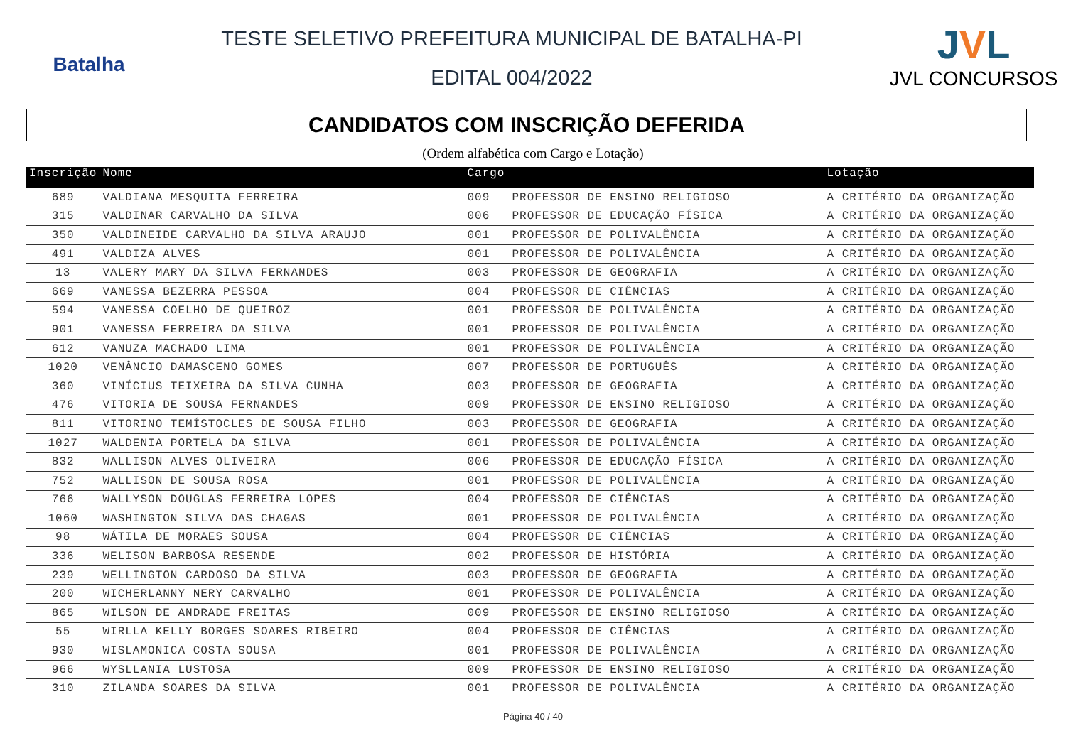Batalha
TESTE SELETIVO PREFEITURA MUNICIPAL DE BATALHA-PI
EDITAL 004/2022
JVL
JVL CONCURSOS
CANDIDATOS COM INSCRIÇÃO DEFERIDA
(Ordem alfabética com Cargo e Lotação)
| Inscrição | Nome | Cargo | | Lotação |
| --- | --- | --- | --- | --- |
| 689 | VALDIANA MESQUITA FERREIRA | 009 | PROFESSOR DE ENSINO RELIGIOSO | A CRITÉRIO DA ORGANIZAÇÃO |
| 315 | VALDINAR CARVALHO DA SILVA | 006 | PROFESSOR DE EDUCAÇÃO FÍSICA | A CRITÉRIO DA ORGANIZAÇÃO |
| 350 | VALDINEIDE CARVALHO DA SILVA ARAUJO | 001 | PROFESSOR DE POLIVALÊNCIA | A CRITÉRIO DA ORGANIZAÇÃO |
| 491 | VALDIZA ALVES | 001 | PROFESSOR DE POLIVALÊNCIA | A CRITÉRIO DA ORGANIZAÇÃO |
| 13 | VALERY MARY DA SILVA FERNANDES | 003 | PROFESSOR DE GEOGRAFIA | A CRITÉRIO DA ORGANIZAÇÃO |
| 669 | VANESSA BEZERRA PESSOA | 004 | PROFESSOR DE CIÊNCIAS | A CRITÉRIO DA ORGANIZAÇÃO |
| 594 | VANESSA COELHO DE QUEIROZ | 001 | PROFESSOR DE POLIVALÊNCIA | A CRITÉRIO DA ORGANIZAÇÃO |
| 901 | VANESSA FERREIRA DA SILVA | 001 | PROFESSOR DE POLIVALÊNCIA | A CRITÉRIO DA ORGANIZAÇÃO |
| 612 | VANUZA MACHADO LIMA | 001 | PROFESSOR DE POLIVALÊNCIA | A CRITÉRIO DA ORGANIZAÇÃO |
| 1020 | VENÂNCIO DAMASCENO GOMES | 007 | PROFESSOR DE PORTUGUÊS | A CRITÉRIO DA ORGANIZAÇÃO |
| 360 | VINÍCIUS TEIXEIRA DA SILVA CUNHA | 003 | PROFESSOR DE GEOGRAFIA | A CRITÉRIO DA ORGANIZAÇÃO |
| 476 | VITORIA DE SOUSA FERNANDES | 009 | PROFESSOR DE ENSINO RELIGIOSO | A CRITÉRIO DA ORGANIZAÇÃO |
| 811 | VITORINO TEMÍSTOCLES DE SOUSA FILHO | 003 | PROFESSOR DE GEOGRAFIA | A CRITÉRIO DA ORGANIZAÇÃO |
| 1027 | WALDENIA PORTELA DA SILVA | 001 | PROFESSOR DE POLIVALÊNCIA | A CRITÉRIO DA ORGANIZAÇÃO |
| 832 | WALLISON ALVES OLIVEIRA | 006 | PROFESSOR DE EDUCAÇÃO FÍSICA | A CRITÉRIO DA ORGANIZAÇÃO |
| 752 | WALLISON DE SOUSA ROSA | 001 | PROFESSOR DE POLIVALÊNCIA | A CRITÉRIO DA ORGANIZAÇÃO |
| 766 | WALLYSON DOUGLAS FERREIRA LOPES | 004 | PROFESSOR DE CIÊNCIAS | A CRITÉRIO DA ORGANIZAÇÃO |
| 1060 | WASHINGTON SILVA DAS CHAGAS | 001 | PROFESSOR DE POLIVALÊNCIA | A CRITÉRIO DA ORGANIZAÇÃO |
| 98 | WÁTILA DE MORAES SOUSA | 004 | PROFESSOR DE CIÊNCIAS | A CRITÉRIO DA ORGANIZAÇÃO |
| 336 | WELISON BARBOSA RESENDE | 002 | PROFESSOR DE HISTÓRIA | A CRITÉRIO DA ORGANIZAÇÃO |
| 239 | WELLINGTON CARDOSO DA SILVA | 003 | PROFESSOR DE GEOGRAFIA | A CRITÉRIO DA ORGANIZAÇÃO |
| 200 | WICHERLANNY NERY CARVALHO | 001 | PROFESSOR DE POLIVALÊNCIA | A CRITÉRIO DA ORGANIZAÇÃO |
| 865 | WILSON DE ANDRADE FREITAS | 009 | PROFESSOR DE ENSINO RELIGIOSO | A CRITÉRIO DA ORGANIZAÇÃO |
| 55 | WIRLLA KELLY BORGES SOARES RIBEIRO | 004 | PROFESSOR DE CIÊNCIAS | A CRITÉRIO DA ORGANIZAÇÃO |
| 930 | WISLAMONICA COSTA SOUSA | 001 | PROFESSOR DE POLIVALÊNCIA | A CRITÉRIO DA ORGANIZAÇÃO |
| 966 | WYSLLANIA LUSTOSA | 009 | PROFESSOR DE ENSINO RELIGIOSO | A CRITÉRIO DA ORGANIZAÇÃO |
| 310 | ZILANDA SOARES DA SILVA | 001 | PROFESSOR DE POLIVALÊNCIA | A CRITÉRIO DA ORGANIZAÇÃO |
Página 40 / 40